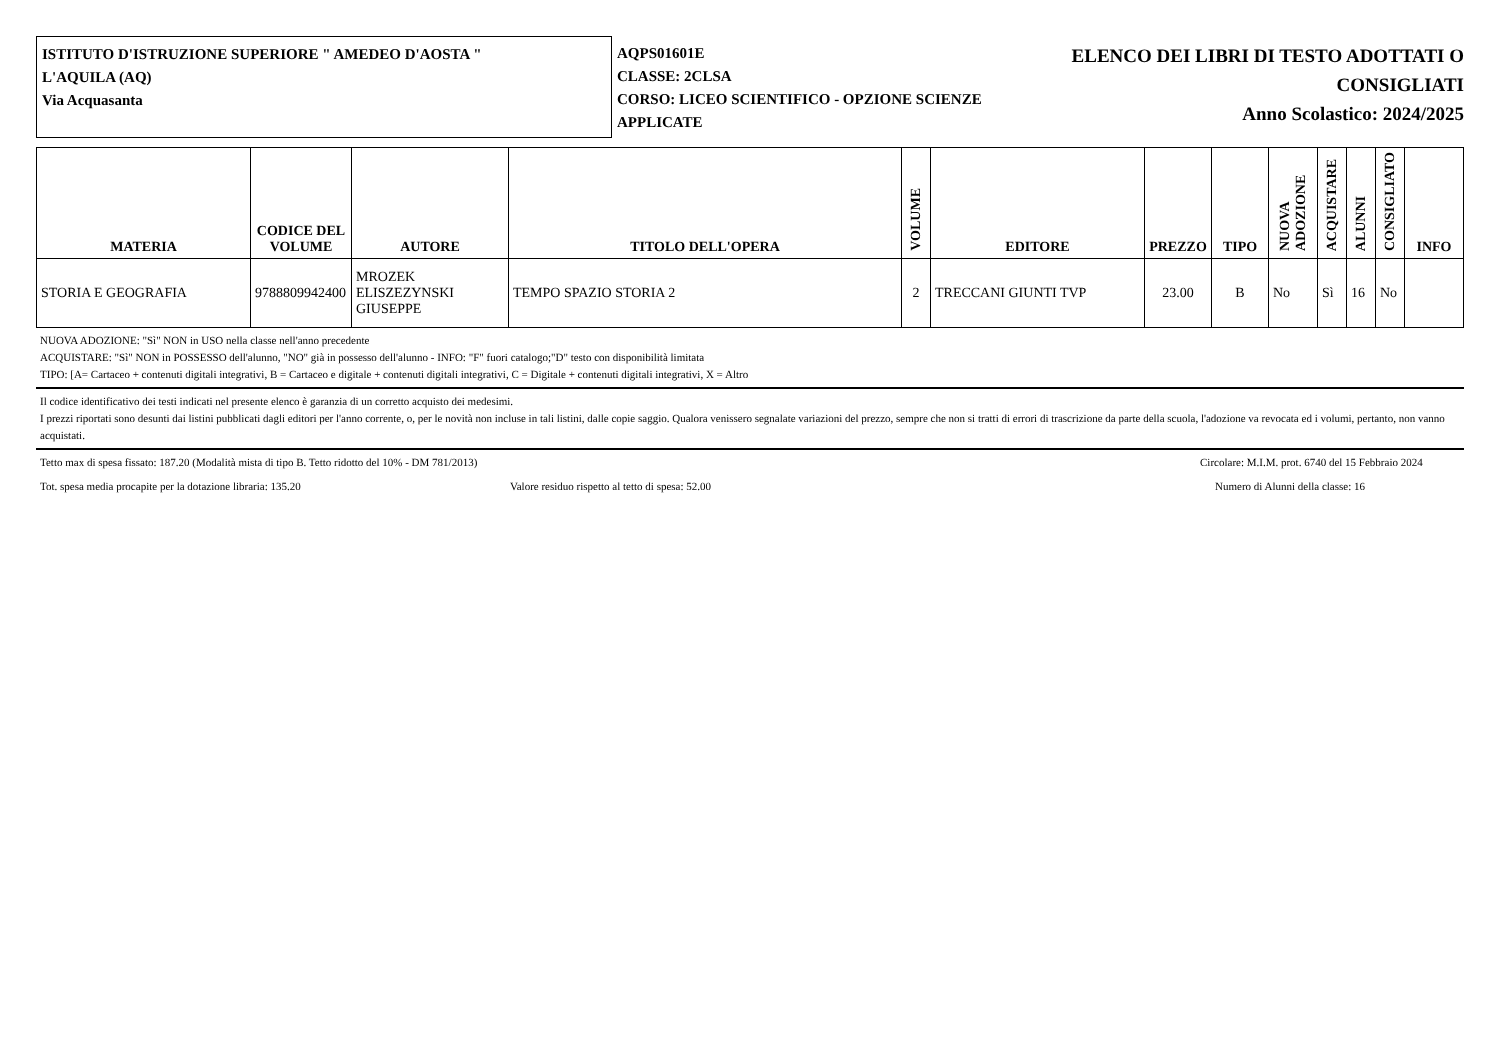ISTITUTO D'ISTRUZIONE SUPERIORE " AMEDEO D'AOSTA "
L'AQUILA (AQ)
Via Acquasanta
AQPS01601E
CLASSE: 2CLSA
CORSO: LICEO SCIENTIFICO - OPZIONE SCIENZE APPLICATE
ELENCO DEI LIBRI DI TESTO ADOTTATI O
CONSIGLIATI
Anno Scolastico: 2024/2025
| MATERIA | CODICE DEL VOLUME | AUTORE | TITOLO DELL'OPERA | VOLUME | EDITORE | PREZZO | TIPO | NUOVA ADOZIONE | ACQUISTARE | ALUNNI | CONSIGLIATO | INFO |
| --- | --- | --- | --- | --- | --- | --- | --- | --- | --- | --- | --- | --- |
| STORIA E GEOGRAFIA | 9788809942400 | MROZEK ELISZEZYNSKI GIUSEPPE | TEMPO SPAZIO STORIA 2 | 2 | TRECCANI GIUNTI TVP | 23.00 | B | No | Sì | 16 | No | |
NUOVA ADOZIONE: "Sì" NON in USO nella classe nell'anno precedente
ACQUISTARE: "Sì" NON in POSSESSO dell'alunno, "NO" già in possesso dell'alunno - INFO: "F" fuori catalogo;"D" testo con disponibilità limitata
TIPO: [A= Cartaceo + contenuti digitali integrativi, B = Cartaceo e digitale + contenuti digitali integrativi, C = Digitale + contenuti digitali integrativi, X = Altro
Il codice identificativo dei testi indicati nel presente elenco è garanzia di un corretto acquisto dei medesimi.
I prezzi riportati sono desunti dai listini pubblicati dagli editori per l'anno corrente, o, per le novità non incluse in tali listini, dalle copie saggio. Qualora venissero segnalate variazioni del prezzo, sempre che non si tratti di errori di trascrizione da parte della scuola, l'adozione va revocata ed i volumi, pertanto, non vanno acquistati.
Tetto max di spesa fissato: 187.20 (Modalità mista di tipo B. Tetto ridotto del 10% - DM 781/2013) Circolare: M.I.M. prot. 6740 del 15 Febbraio 2024
Tot. spesa media procapite per la dotazione libraria: 135.20 Valore residuo rispetto al tetto di spesa: 52.00 Numero di Alunni della classe: 16